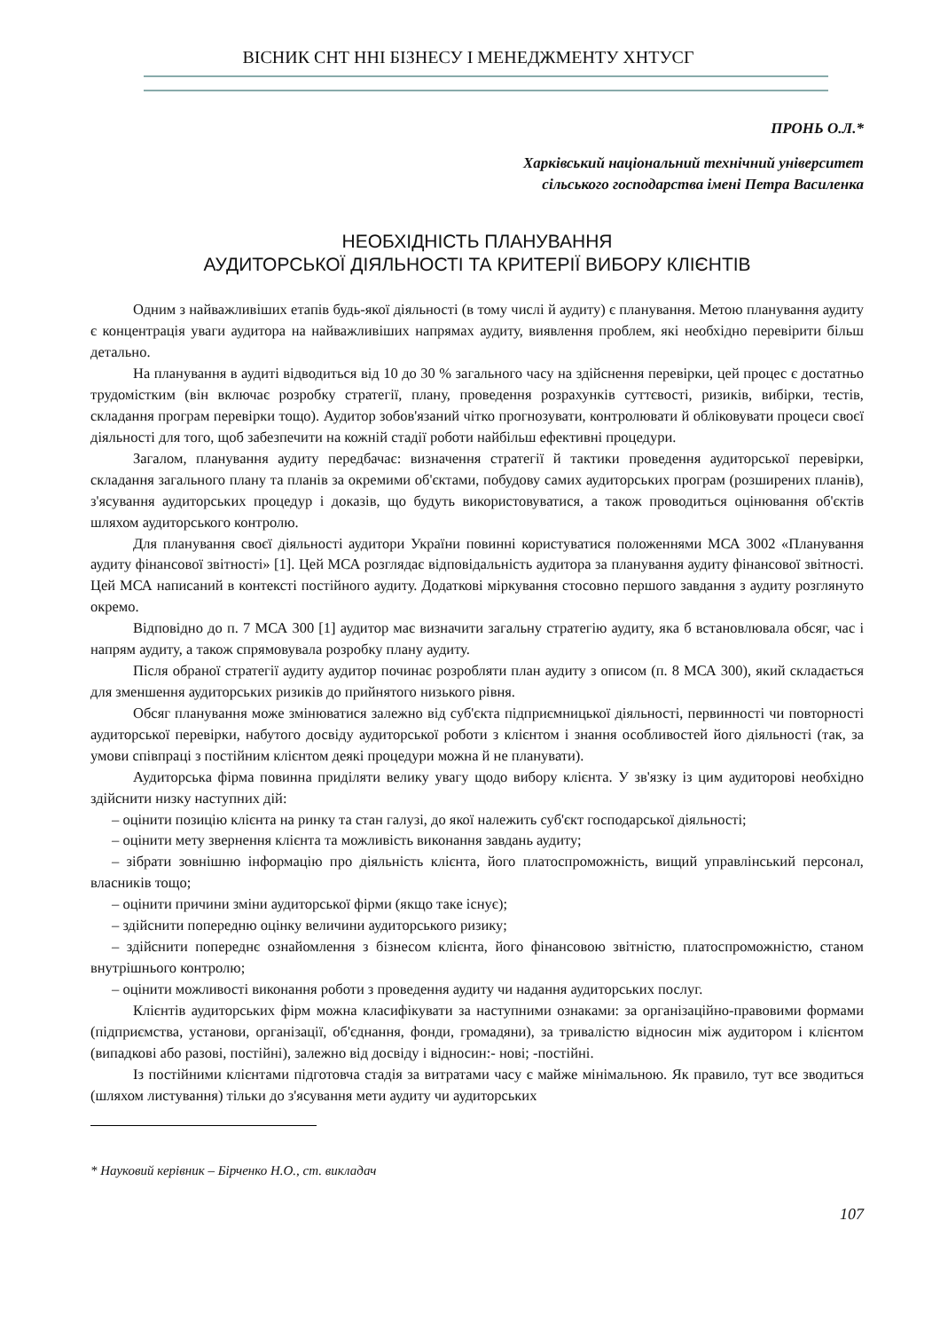ВІСНИК СНТ ННІ БІЗНЕСУ І МЕНЕДЖМЕНТУ ХНТУСГ
ПРОНЬ О.Л.*
Харківський національний технічний університет
сільського господарства імені Петра Василенка
НЕОБХІДНІСТЬ ПЛАНУВАННЯ
АУДИТОРСЬКОЇ ДІЯЛЬНОСТІ ТА КРИТЕРІЇ ВИБОРУ КЛІЄНТІВ
Одним з найважливіших етапів будь-якої діяльності (в тому числі й аудиту) є планування. Метою планування аудиту є концентрація уваги аудитора на найважливіших напрямах аудиту, виявлення проблем, які необхідно перевірити більш детально.
На планування в аудиті відводиться від 10 до 30 % загального часу на здійснення перевірки, цей процес є достатньо трудомістким (він включає розробку стратегії, плану, проведення розрахунків суттєвості, ризиків, вибірки, тестів, складання програм перевірки тощо). Аудитор зобов'язаний чітко прогнозувати, контролювати й обліковувати процеси своєї діяльності для того, щоб забезпечити на кожній стадії роботи найбільш ефективні процедури.
Загалом, планування аудиту передбачає: визначення стратегії й тактики проведення аудиторської перевірки, складання загального плану та планів за окремими об'єктами, побудову самих аудиторських програм (розширених планів), з'ясування аудиторських процедур і доказів, що будуть використовуватися, а також проводиться оцінювання об'єктів шляхом аудиторського контролю.
Для планування своєї діяльності аудитори України повинні користуватися положеннями МСА 3002 «Планування аудиту фінансової звітності» [1]. Цей МСА розглядає відповідальність аудитора за планування аудиту фінансової звітності. Цей МСА написаний в контексті постійного аудиту. Додаткові міркування стосовно першого завдання з аудиту розглянуто окремо.
Відповідно до п. 7 МСА 300 [1] аудитор має визначити загальну стратегію аудиту, яка б встановлювала обсяг, час і напрям аудиту, а також спрямовувала розробку плану аудиту.
Після обраної стратегії аудиту аудитор починає розробляти план аудиту з описом (п. 8 МСА 300), який складається для зменшення аудиторських ризиків до прийнятого низького рівня.
Обсяг планування може змінюватися залежно від суб'єкта підприємницької діяльності, первинності чи повторності аудиторської перевірки, набутого досвіду аудиторської роботи з клієнтом і знання особливостей його діяльності (так, за умови співпраці з постійним клієнтом деякі процедури можна й не планувати).
Аудиторська фірма повинна приділяти велику увагу щодо вибору клієнта. У зв'язку із цим аудиторові необхідно здійснити низку наступних дій:
– оцінити позицію клієнта на ринку та стан галузі, до якої належить суб'єкт господарської діяльності;
– оцінити мету звернення клієнта та можливість виконання завдань аудиту;
– зібрати зовнішню інформацію про діяльність клієнта, його платоспроможність, вищий управлінський персонал, власників тощо;
– оцінити причини зміни аудиторської фірми (якщо таке існує);
– здійснити попередню оцінку величини аудиторського ризику;
– здійснити попереднє ознайомлення з бізнесом клієнта, його фінансовою звітністю, платоспроможністю, станом внутрішнього контролю;
– оцінити можливості виконання роботи з проведення аудиту чи надання аудиторських послуг.
Клієнтів аудиторських фірм можна класифікувати за наступними ознаками: за організаційно-правовими формами (підприємства, установи, організації, об'єднання, фонди, громадяни), за тривалістю відносин між аудитором і клієнтом (випадкові або разові, постійні), залежно від досвіду і відносин:- нові; -постійні.
Із постійними клієнтами підготовча стадія за витратами часу є майже мінімальною. Як правило, тут все зводиться (шляхом листування) тільки до з'ясування мети аудиту чи аудиторських
* Науковий керівник – Бірченко Н.О., ст. викладач
107